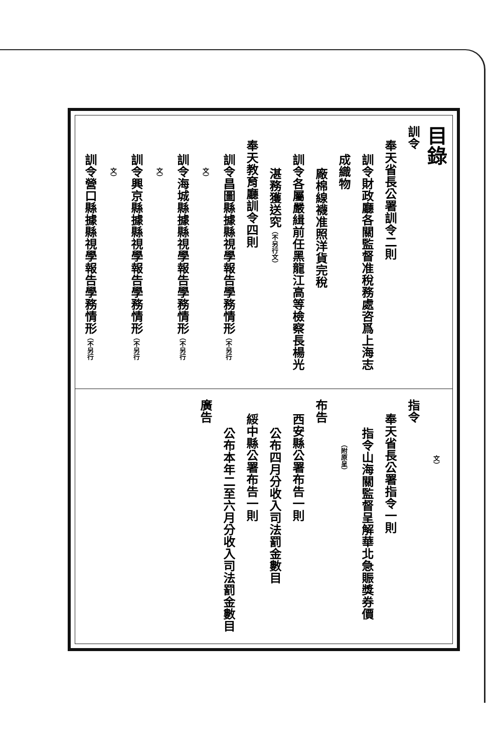目錄
訓令
奉天省長公署訓令二則
訓令財政廳各關監督准稅務處咨爲上海志成織物
廠棉線襪准照洋貨完稅
訓令各屬嚴緝前任黑龍江高等檢察長楊光
湛務獲送究（不另行文）
奉天教育廳訓令四則
訓令昌圖縣據縣視學報告學務情形（不另行
文）
訓令海城縣據縣視學報告學務情形（不另行
文）
訓令興京縣據縣視學報告學務情形（不另行
文）
訓令營口縣據縣視學報告學務情形（不另行
文）
指令
奉天省長公署指令一則
指令山海關監督呈解華北急賑獎券價
（附原呈）
布告
西安縣公署布告一則
公布四月分收入司法罰金數目
綏中縣公署布告一則
公布本年二至六月分收入司法罰金數目
廣告